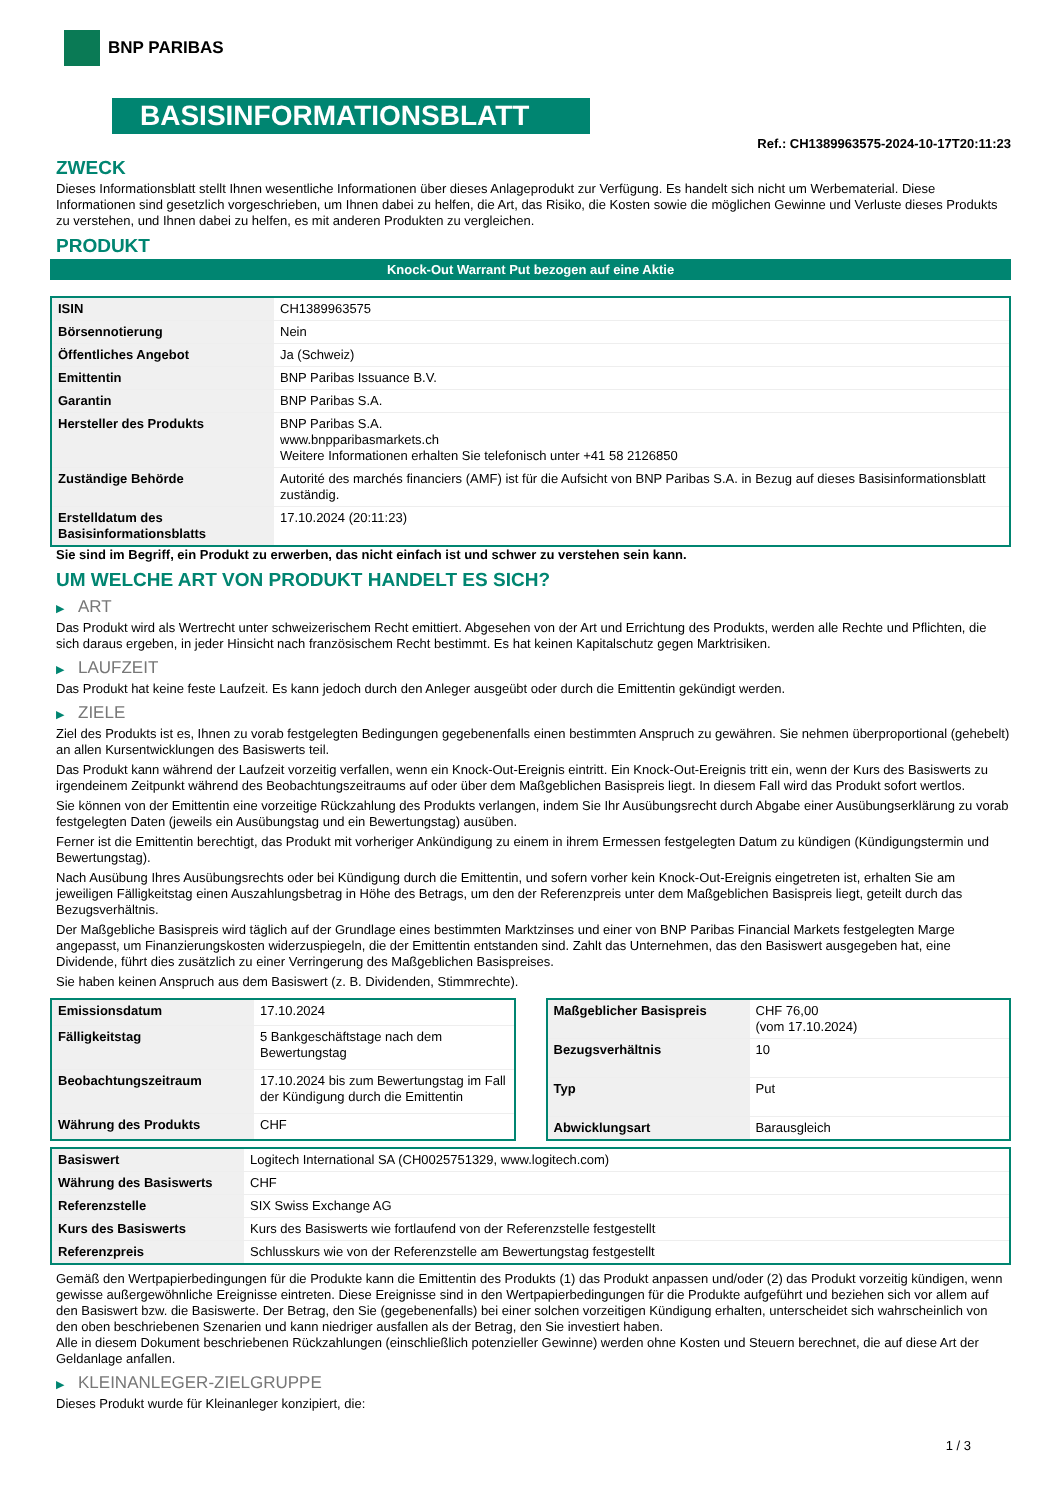BNP PARIBAS
BASISINFORMATIONSBLATT
Ref.: CH1389963575-2024-10-17T20:11:23
ZWECK
Dieses Informationsblatt stellt Ihnen wesentliche Informationen über dieses Anlageprodukt zur Verfügung. Es handelt sich nicht um Werbematerial. Diese Informationen sind gesetzlich vorgeschrieben, um Ihnen dabei zu helfen, die Art, das Risiko, die Kosten sowie die möglichen Gewinne und Verluste dieses Produkts zu verstehen, und Ihnen dabei zu helfen, es mit anderen Produkten zu vergleichen.
PRODUKT
Knock-Out Warrant Put bezogen auf eine Aktie
| ISIN | CH1389963575 |
| Börsennotierung | Nein |
| Öffentliches Angebot | Ja (Schweiz) |
| Emittentin | BNP Paribas Issuance B.V. |
| Garantin | BNP Paribas S.A. |
| Hersteller des Produkts | BNP Paribas S.A. www.bnpparibasmarkets.ch Weitere Informationen erhalten Sie telefonisch unter +41 58 2126850 |
| Zuständige Behörde | Autorité des marchés financiers (AMF) ist für die Aufsicht von BNP Paribas S.A. in Bezug auf dieses Basisinformationsblatt zuständig. |
| Erstelldatum des Basisinformationsblatts | 17.10.2024 (20:11:23) |
Sie sind im Begriff, ein Produkt zu erwerben, das nicht einfach ist und schwer zu verstehen sein kann.
UM WELCHE ART VON PRODUKT HANDELT ES SICH?
▶ ART
Das Produkt wird als Wertrecht unter schweizerischem Recht emittiert. Abgesehen von der Art und Errichtung des Produkts, werden alle Rechte und Pflichten, die sich daraus ergeben, in jeder Hinsicht nach französischem Recht bestimmt. Es hat keinen Kapitalschutz gegen Marktrisiken.
▶ LAUFZEIT
Das Produkt hat keine feste Laufzeit. Es kann jedoch durch den Anleger ausgeübt oder durch die Emittentin gekündigt werden.
▶ ZIELE
Ziel des Produkts ist es, Ihnen zu vorab festgelegten Bedingungen gegebenenfalls einen bestimmten Anspruch zu gewähren. Sie nehmen überproportional (gehebelt) an allen Kursentwicklungen des Basiswerts teil.
Das Produkt kann während der Laufzeit vorzeitig verfallen, wenn ein Knock-Out-Ereignis eintritt. Ein Knock-Out-Ereignis tritt ein, wenn der Kurs des Basiswerts zu irgendeinem Zeitpunkt während des Beobachtungszeitraums auf oder über dem Maßgeblichen Basispreis liegt. In diesem Fall wird das Produkt sofort wertlos.
Sie können von der Emittentin eine vorzeitige Rückzahlung des Produkts verlangen, indem Sie Ihr Ausübungsrecht durch Abgabe einer Ausübungserklärung zu vorab festgelegten Daten (jeweils ein Ausübungstag und ein Bewertungstag) ausüben.
Ferner ist die Emittentin berechtigt, das Produkt mit vorheriger Ankündigung zu einem in ihrem Ermessen festgelegten Datum zu kündigen (Kündigungstermin und Bewertungstag).
Nach Ausübung Ihres Ausübungsrechts oder bei Kündigung durch die Emittentin, und sofern vorher kein Knock-Out-Ereignis eingetreten ist, erhalten Sie am jeweiligen Fälligkeitstag einen Auszahlungsbetrag in Höhe des Betrags, um den der Referenzpreis unter dem Maßgeblichen Basispreis liegt, geteilt durch das Bezugsverhältnis.
Der Maßgebliche Basispreis wird täglich auf der Grundlage eines bestimmten Marktzinses und einer von BNP Paribas Financial Markets festgelegten Marge angepasst, um Finanzierungskosten widerzuspiegeln, die der Emittentin entstanden sind. Zahlt das Unternehmen, das den Basiswert ausgegeben hat, eine Dividende, führt dies zusätzlich zu einer Verringerung des Maßgeblichen Basispreises.
Sie haben keinen Anspruch aus dem Basiswert (z. B. Dividenden, Stimmrechte).
| Emissionsdatum | 17.10.2024 |
| Fälligkeitstag | 5 Bankgeschäftstage nach dem Bewertungstag |
| Beobachtungszeitraum | 17.10.2024 bis zum Bewertungstag im Fall der Kündigung durch die Emittentin |
| Währung des Produkts | CHF |
| Maßgeblicher Basispreis | CHF 76,00 (vom 17.10.2024) |
| Bezugsverhältnis | 10 |
| Typ | Put |
| Abwicklungsart | Barausgleich |
| Basiswert | Logitech International SA (CH0025751329, www.logitech.com) |
| Währung des Basiswerts | CHF |
| Referenzstelle | SIX Swiss Exchange AG |
| Kurs des Basiswerts | Kurs des Basiswerts wie fortlaufend von der Referenzstelle festgestellt |
| Referenzpreis | Schlusskurs wie von der Referenzstelle am Bewertungstag festgestellt |
Gemäß den Wertpapierbedingungen für die Produkte kann die Emittentin des Produkts (1) das Produkt anpassen und/oder (2) das Produkt vorzeitig kündigen, wenn gewisse außergewöhnliche Ereignisse eintreten. Diese Ereignisse sind in den Wertpapierbedingungen für die Produkte aufgeführt und beziehen sich vor allem auf den Basiswert bzw. die Basiswerte. Der Betrag, den Sie (gegebenenfalls) bei einer solchen vorzeitigen Kündigung erhalten, unterscheidet sich wahrscheinlich von den oben beschriebenen Szenarien und kann niedriger ausfallen als der Betrag, den Sie investiert haben.
Alle in diesem Dokument beschriebenen Rückzahlungen (einschließlich potenzieller Gewinne) werden ohne Kosten und Steuern berechnet, die auf diese Art der Geldanlage anfallen.
▶ KLEINANLEGER-ZIELGRUPPE
Dieses Produkt wurde für Kleinanleger konzipiert, die:
1 / 3